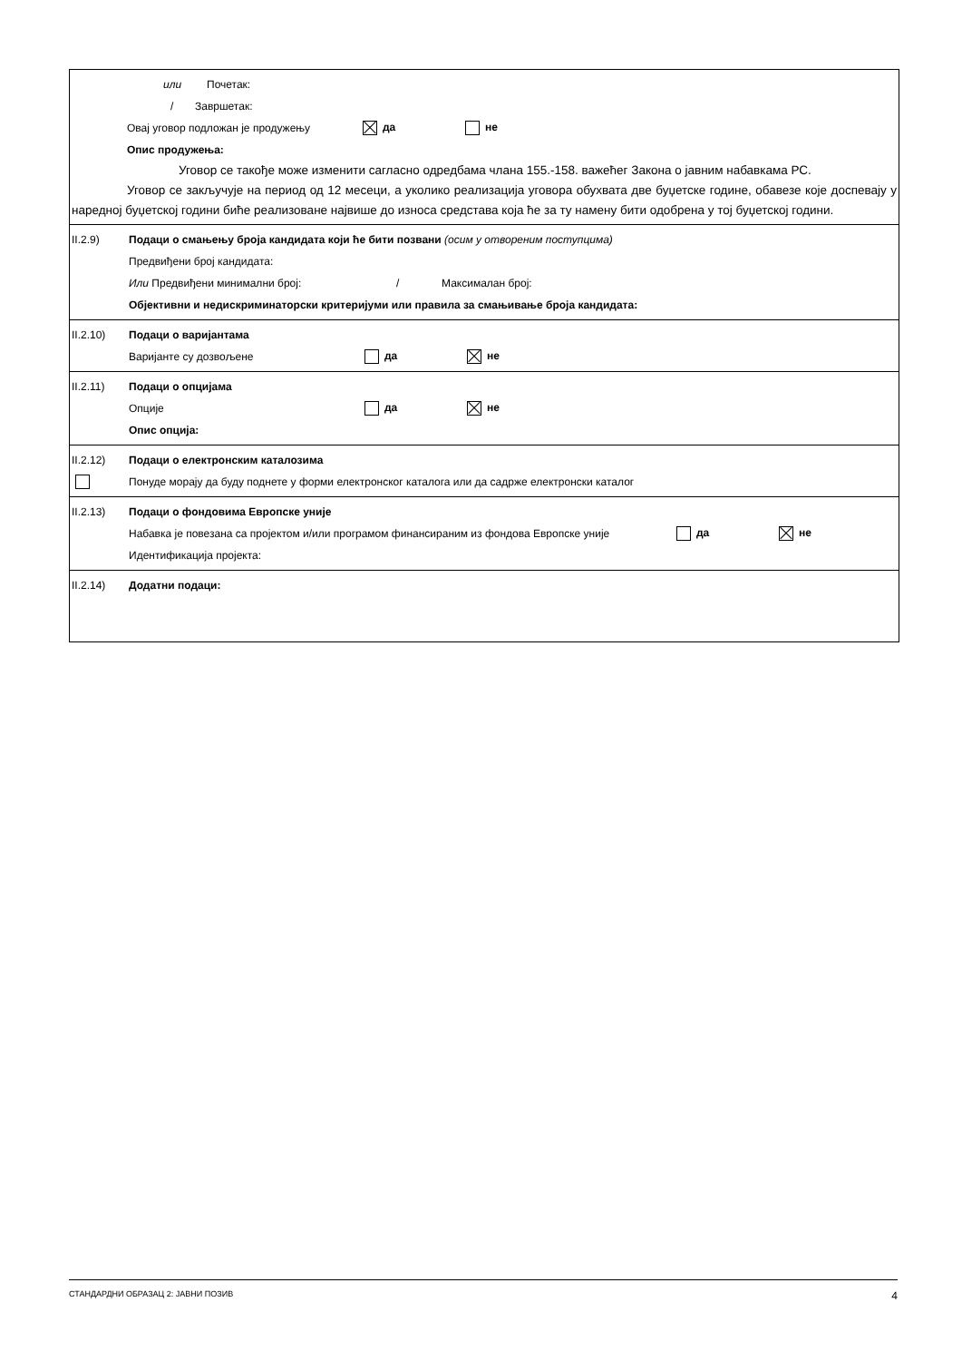или Почетак:
/ Завршетак:
Овај уговор подложан је продужењу да не
Опис продужења:
Уговор се такође може изменити сагласно одредбама члана 155.-158. важећег Закона о јавним набавкама РС.
Уговор се закључује на период од 12 месеци, а уколико реализација уговора обухвата две буџетске године, обавезе које доспевају у наредној буџетској години биће реализоване највише до износа средстава која ће за ту намену бити одобрена у тој буџетској години.
II.2.9) Подаци о смањењу броја кандидата који ће бити позвани (осим у отвореним поступцима)
Предвиђени број кандидата:
Или Предвиђени минимални број: / Максималан број:
Објективни и недискриминаторски критеријуми или правила за смањивање броја кандидата:
II.2.10) Подаци о варијантама
Варијанте су дозвољене да не
II.2.11) Подаци о опцијама
Опције да не
Опис опција:
II.2.12) Подаци о електронским каталозима
Понуде морају да буду поднете у форми електронског каталога или да садрже електронски каталог
II.2.13) Подаци о фондовима Европске уније
Набавка је повезана са пројектом и/или програмом финансираним из фондова Европске уније да не
Идентификација пројекта:
II.2.14) Додатни подаци:
СТАНДАРДНИ ОБРАЗАЦ 2: ЈАВНИ ПОЗИВ 4